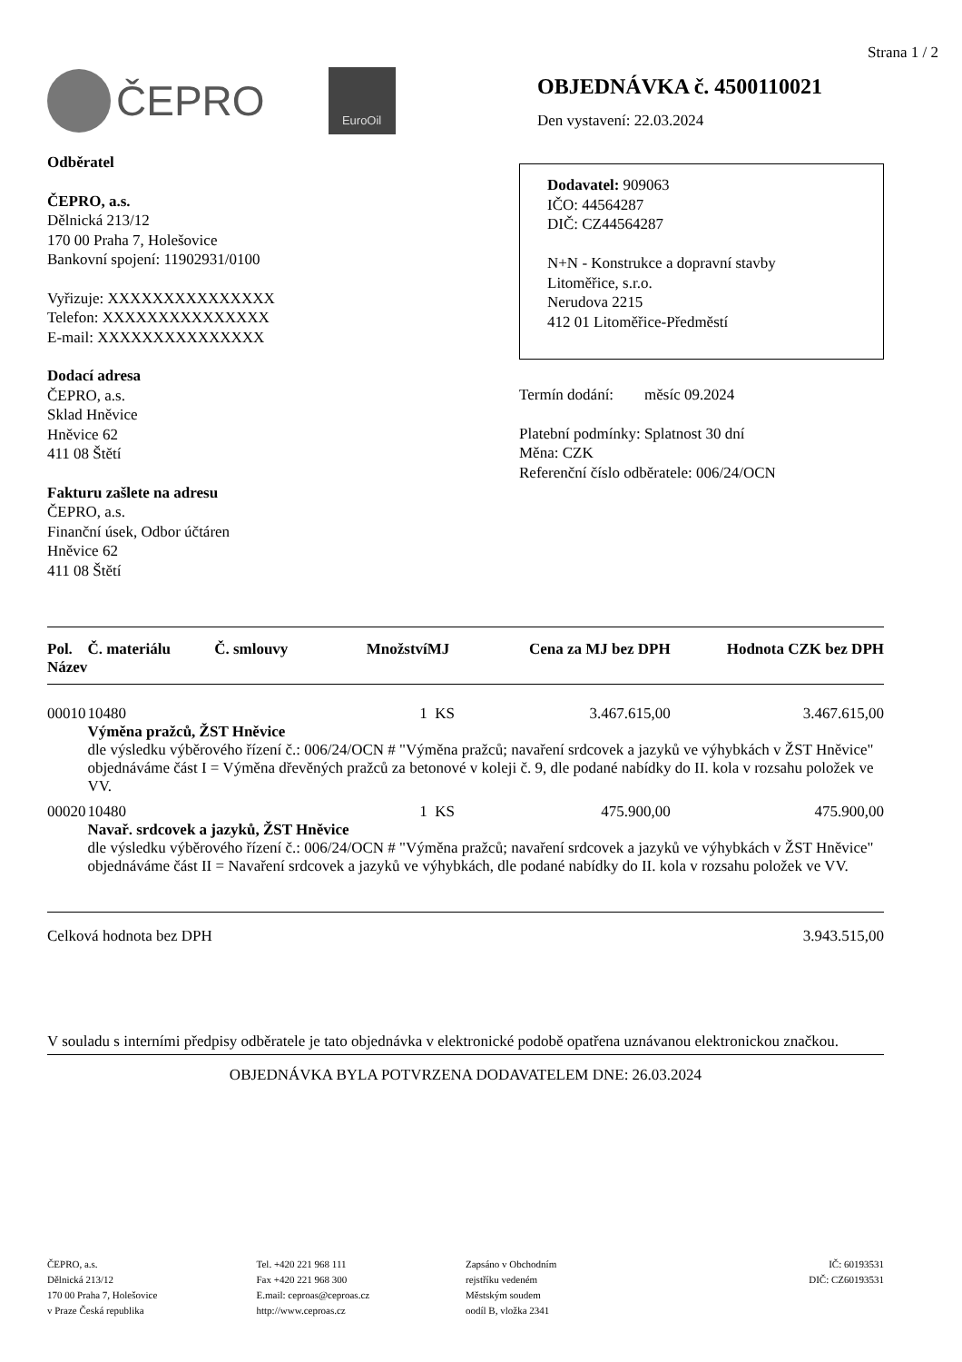Strana 1 / 2
ČEPRO
EuroOil
OBJEDNÁVKA č. 4500110021
Den vystavení: 22.03.2024
Odběratel
ČEPRO, a.s.
Dělnická 213/12
170 00 Praha 7, Holešovice
Bankovní spojení: 11902931/0100
Vyřizuje: XXXXXXXXXXXXXXX
Telefon: XXXXXXXXXXXXXXX
E-mail: XXXXXXXXXXXXXXX
Dodací adresa
ČEPRO, a.s.
Sklad Hněvice
Hněvice 62
411 08 Štětí
Fakturu zašlete na adresu
ČEPRO, a.s.
Finanční úsek, Odbor účtáren
Hněvice 62
411 08 Štětí
Dodavatel: 909063
IČO: 44564287
DIČ: CZ44564287
N+N - Konstrukce a dopravní stavby
Litoměřice, s.r.o.
Nerudova 2215
412 01 Litoměřice-Předměstí
Termín dodání: měsíc 09.2024
Platební podmínky: Splatnost 30 dní
Měna: CZK
Referenční číslo odběratele: 006/24/OCN
| Pol. Název | Č. materiálu | Č. smlouvy | Množství | MJ | Cena za MJ bez DPH | Hodnota CZK bez DPH |
| --- | --- | --- | --- | --- | --- | --- |
| 00010 | 10480 | | 1 | KS | 3.467.615,00 | 3.467.615,00 |
| | Výměna pražců, ŽST Hněvice dle výsledku výběrového řízení č.: 006/24/OCN # "Výměna pražců; navaření srdcovek a jazyků ve výhybkách v ŽST Hněvice" objednáváme část I = Výměna dřevěných pražců za betonové v koleji č. 9, dle podané nabídky do II. kola v rozsahu položek ve VV. | | | | | |
| 00020 | 10480 | | 1 | KS | 475.900,00 | 475.900,00 |
| | Navař. srdcovek a jazyků, ŽST Hněvice dle výsledku výběrového řízení č.: 006/24/OCN # "Výměna pražců; navaření srdcovek a jazyků ve výhybkách v ŽST Hněvice" objednáváme část II = Navaření srdcovek a jazyků ve výhybkách, dle podané nabídky do II. kola v rozsahu položek ve VV. | | | | | |
Celková hodnota bez DPH 3.943.515,00
V souladu s interními předpisy odběratele je tato objednávka v elektronické podobě opatřena uznávanou elektronickou značkou.
OBJEDNÁVKA BYLA POTVRZENA DODAVATELEM DNE: 26.03.2024
ČEPRO, a.s.
Dělnická 213/12
170 00 Praha 7, Holešovice
v Praze Česká republika
Tel. +420 221 968 111
Fax +420 221 968 300
E.mail: ceproas@ceproas.cz
http://www.ceproas.cz
Zapsáno v Obchodním
rejstříku vedeném
Městským soudem
oodíl B, vložka 2341
IČ: 60193531
DIČ: CZ60193531